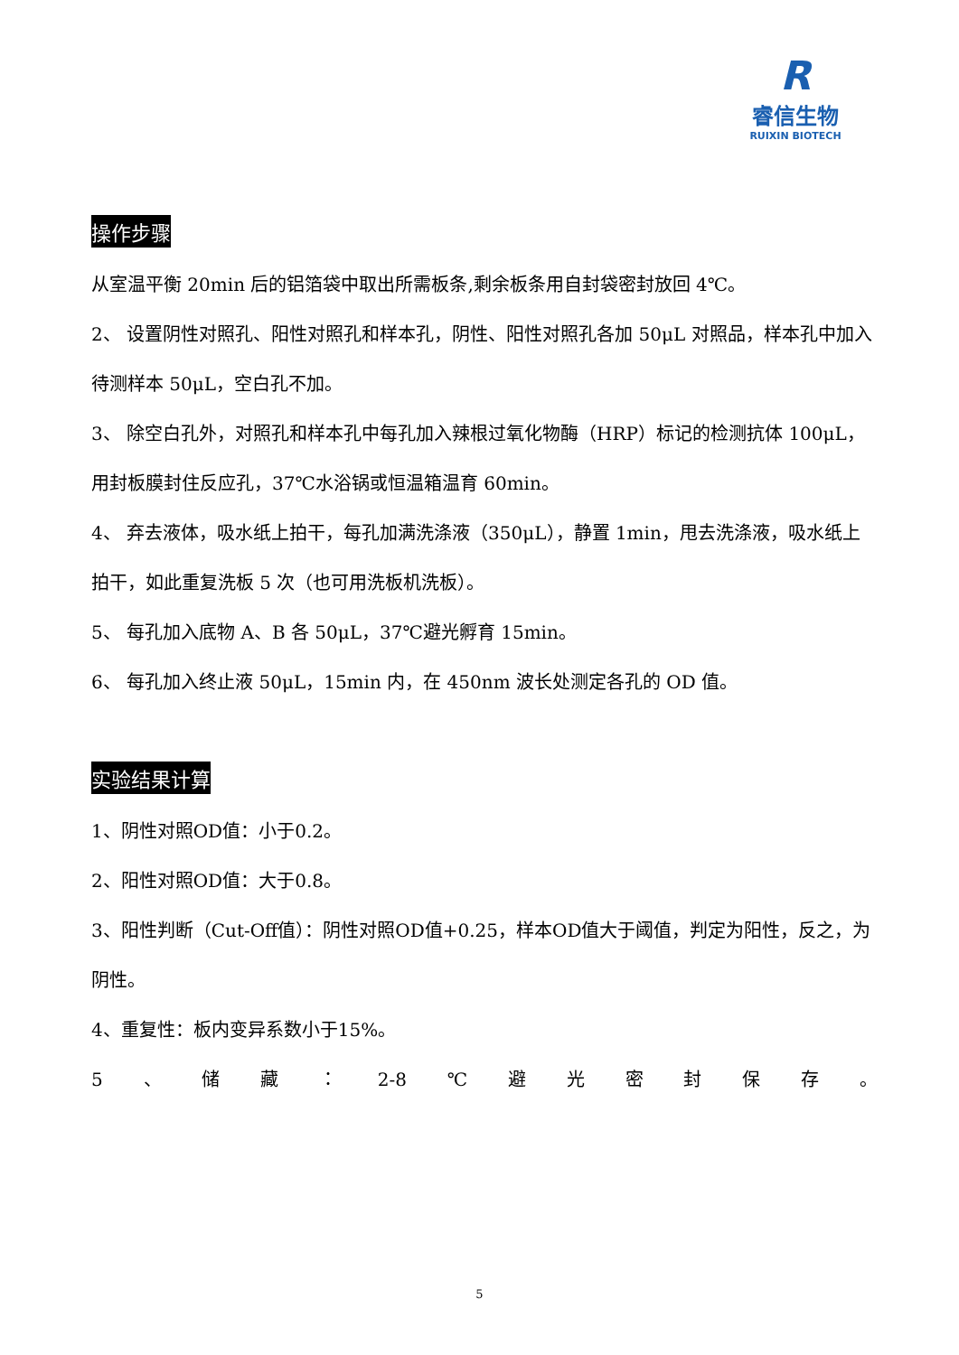R
睿信生物
RUIXIN BIOTECH
操作步骤
从室温平衡 20min 后的铝箔袋中取出所需板条,剩余板条用自封袋密封放回 4℃。
2、 设置阴性对照孔、阳性对照孔和样本孔，阴性、阳性对照孔各加 50μL 对照品，样本孔中加入待测样本 50μL，空白孔不加。
3、 除空白孔外，对照孔和样本孔中每孔加入辣根过氧化物酶（HRP）标记的检测抗体 100μL，用封板膜封住反应孔，37℃水浴锅或恒温箱温育 60min。
4、 弃去液体，吸水纸上拍干，每孔加满洗涤液（350μL），静置 1min，甩去洗涤液，吸水纸上拍干，如此重复洗板 5 次（也可用洗板机洗板）。
5、 每孔加入底物 A、B 各 50μL，37℃避光孵育 15min。
6、 每孔加入终止液 50μL，15min 内，在 450nm 波长处测定各孔的 OD 值。
实验结果计算
1、阴性对照OD值：小于0.2。
2、阳性对照OD值：大于0.8。
3、阳性判断（Cut-Off值）：阴性对照OD值+0.25，样本OD值大于阈值，判定为阳性，反之，为阴性。
4、重复性：板内变异系数小于15%。
5 、 储 藏 ： 2-8 ℃ 避 光 密 封 保 存 。
5